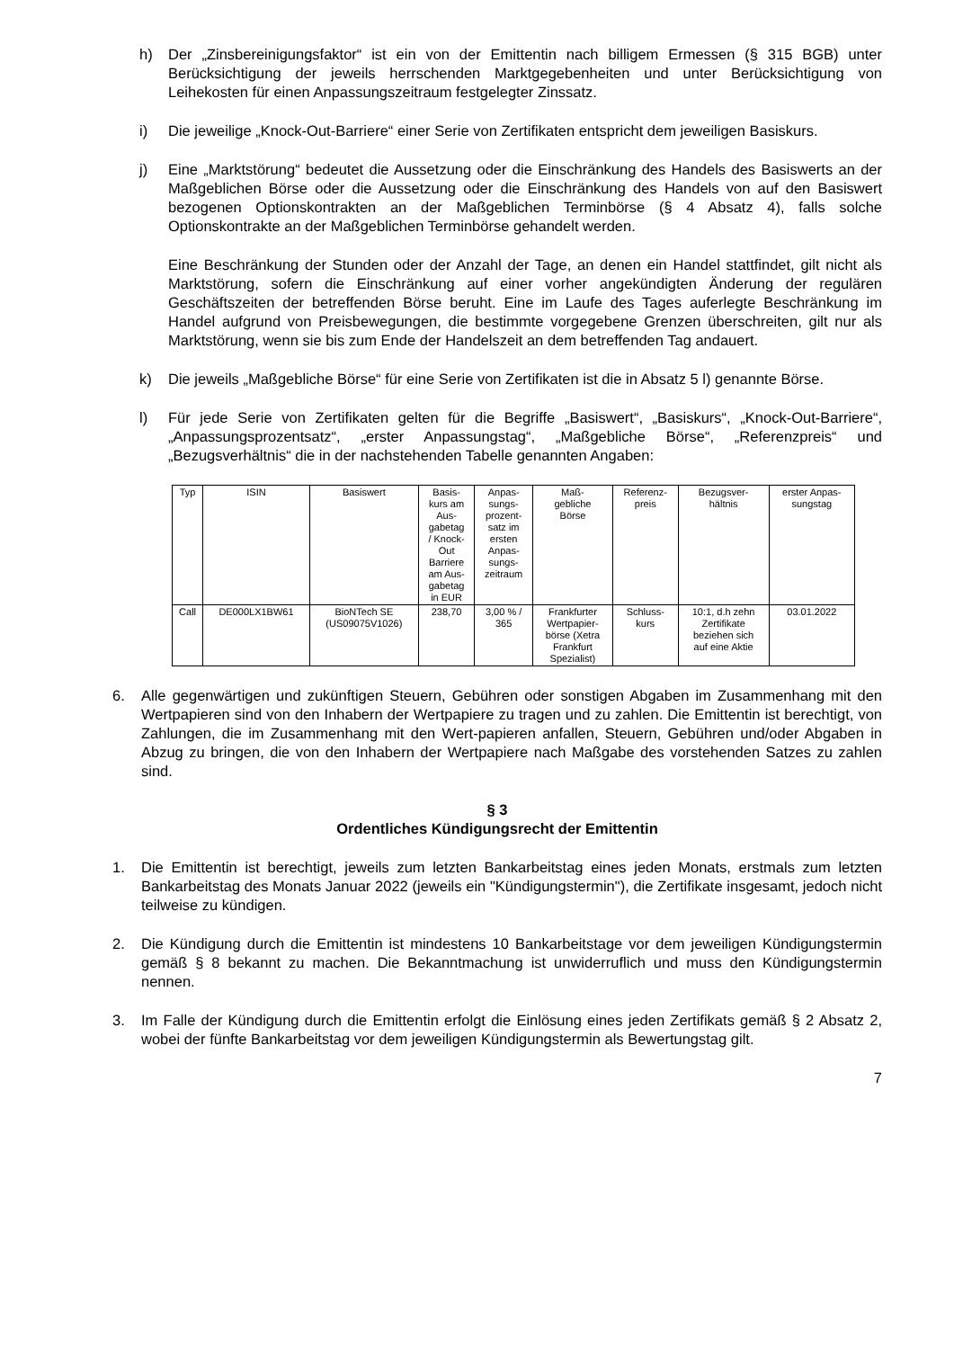h) Der „Zinsbereinigungsfaktor“ ist ein von der Emittentin nach billigem Ermessen (§ 315 BGB) unter Berücksichtigung der jeweils herrschenden Marktgegebenheiten und unter Berücksichtigung von Leihekosten für einen Anpassungszeitraum festgelegter Zinssatz.
i) Die jeweilige „Knock-Out-Barriere“ einer Serie von Zertifikaten entspricht dem jeweiligen Basiskurs.
j) Eine „Marktstörung“ bedeutet die Aussetzung oder die Einschränkung des Handels des Basiswerts an der Maßgeblichen Börse oder die Aussetzung oder die Einschränkung des Handels von auf den Basiswert bezogenen Optionskontrakten an der Maßgeblichen Terminbörse (§ 4 Absatz 4), falls solche Optionskontrakte an der Maßgeblichen Terminbörse gehandelt werden.
Eine Beschränkung der Stunden oder der Anzahl der Tage, an denen ein Handel stattfindet, gilt nicht als Marktstörung, sofern die Einschränkung auf einer vorher angekündigten Änderung der regulären Geschäftszeiten der betreffenden Börse beruht. Eine im Laufe des Tages auferlegte Beschränkung im Handel aufgrund von Preisbewegungen, die bestimmte vorgegebene Grenzen überschreiten, gilt nur als Marktstörung, wenn sie bis zum Ende der Handelszeit an dem betreffenden Tag andauert.
k) Die jeweils „Maßgebliche Börse“ für eine Serie von Zertifikaten ist die in Absatz 5 l) genannte Börse.
l) Für jede Serie von Zertifikaten gelten für die Begriffe „Basiswert“, „Basiskurs“, „Knock-Out-Barriere“, „Anpassungsprozentsatz“, „erster Anpassungstag“, „Maßgebliche Börse“, „Referenzpreis“ und „Bezugsverhältnis“ die in der nachstehenden Tabelle genannten Angaben:
| Typ | ISIN | Basiswert | Basis- kurs am Aus- gabetag / Knock- Out Barriere am Aus- gabetag in EUR | Anpas- sungs- prozent- satz im ersten Anpas- sungs- zeitraum | Maß- gebliche Börse | Referenz- preis | Bezugsver- hältnis | erster Anpas- sungstag |
| --- | --- | --- | --- | --- | --- | --- | --- | --- |
| Call | DE000LX1BW61 | BioNTech SE (US09075V1026) | 238,70 | 3,00 % / 365 | Frankfurter Wertpapier- börse (Xetra Frankfurt Spezialist) | Schluss- kurs | 10:1, d.h zehn Zertifikate beziehen sich auf eine Aktie | 03.01.2022 |
6. Alle gegenwärtigen und zukünftigen Steuern, Gebühren oder sonstigen Abgaben im Zusammenhang mit den Wertpapieren sind von den Inhabern der Wertpapiere zu tragen und zu zahlen. Die Emittentin ist berechtigt, von Zahlungen, die im Zusammenhang mit den Wert-papieren anfallen, Steuern, Gebühren und/oder Abgaben in Abzug zu bringen, die von den Inhabern der Wertpapiere nach Maßgabe des vorstehenden Satzes zu zahlen sind.
§ 3
Ordentliches Kündigungsrecht der Emittentin
1. Die Emittentin ist berechtigt, jeweils zum letzten Bankarbeitstag eines jeden Monats, erstmals zum letzten Bankarbeitstag des Monats Januar 2022 (jeweils ein "Kündigungstermin"), die Zertifikate insgesamt, jedoch nicht teilweise zu kündigen.
2. Die Kündigung durch die Emittentin ist mindestens 10 Bankarbeitstage vor dem jeweiligen Kündigungstermin gemäß § 8 bekannt zu machen. Die Bekanntmachung ist unwiderruflich und muss den Kündigungstermin nennen.
3. Im Falle der Kündigung durch die Emittentin erfolgt die Einlösung eines jeden Zertifikats gemäß § 2 Absatz 2, wobei der fünfte Bankarbeitstag vor dem jeweiligen Kündigungstermin als Bewertungstag gilt.
7